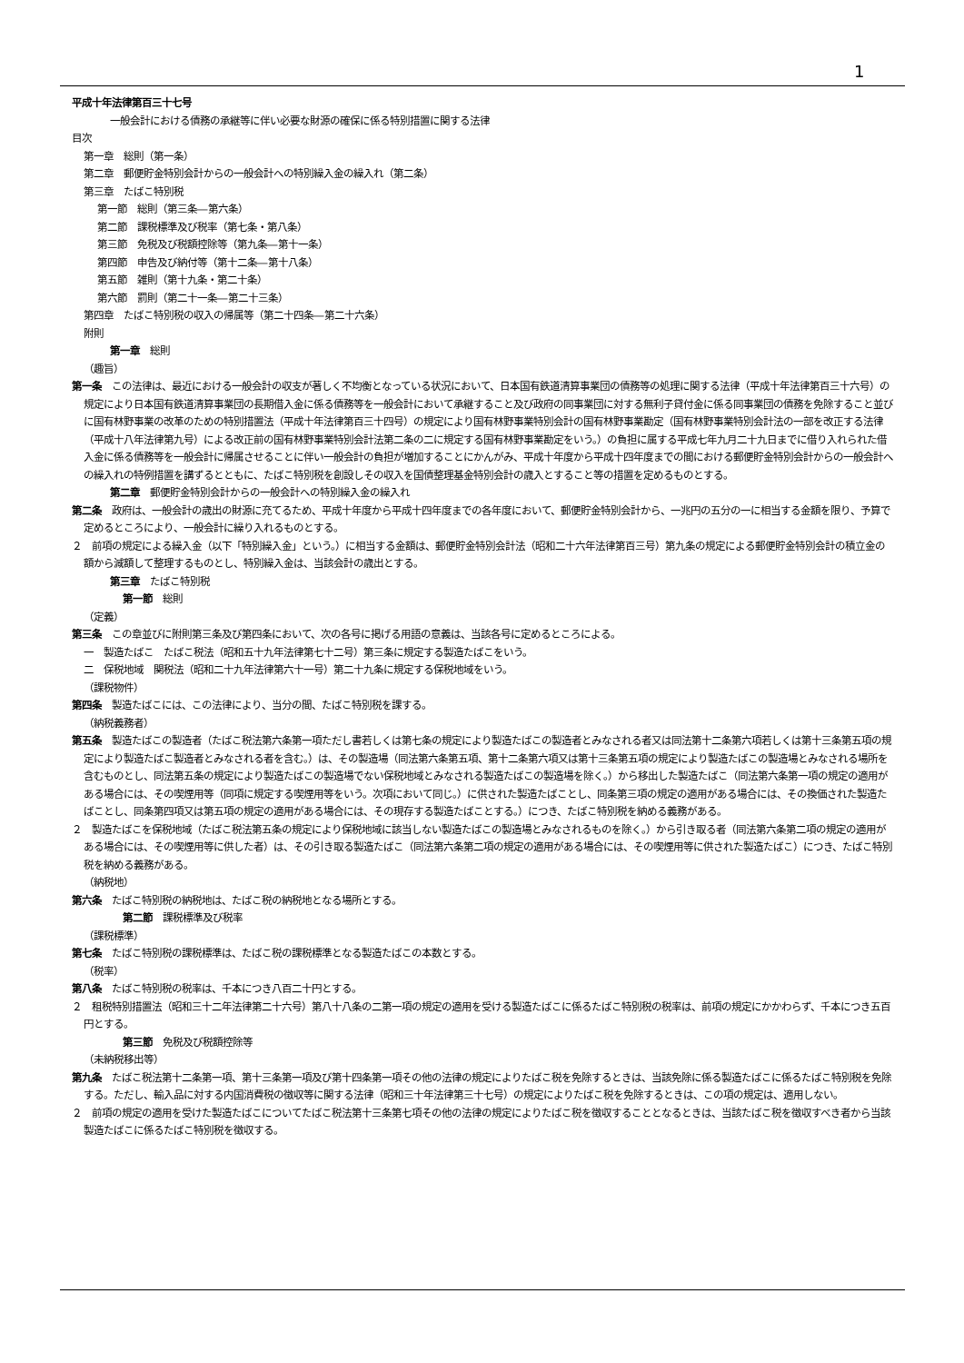1
平成十年法律第百三十七号
一般会計における債務の承継等に伴い必要な財源の確保に係る特別措置に関する法律
目次
第一章　総則（第一条）
第二章　郵便貯金特別会計からの一般会計への特別繰入金の繰入れ（第二条）
第三章　たばこ特別税
第一節　総則（第三条―第六条）
第二節　課税標準及び税率（第七条・第八条）
第三節　免税及び税額控除等（第九条―第十一条）
第四節　申告及び納付等（第十二条―第十八条）
第五節　雑則（第十九条・第二十条）
第六節　罰則（第二十一条―第二十三条）
第四章　たばこ特別税の収入の帰属等（第二十四条―第二十六条）
附則
第一章　総則
（趣旨）
第一条　この法律は、最近における一般会計の収支が著しく不均衡となっている状況において、日本国有鉄道清算事業団の債務等の処理に関する法律（平成十年法律第百三十六号）の規定により日本国有鉄道清算事業団の長期借入金に係る債務等を一般会計において承継すること及び政府の同事業団に対する無利子貸付金に係る同事業団の債務を免除すること並びに国有林野事業の改革のための特別措置法（平成十年法律第百三十四号）の規定により国有林野事業特別会計の国有林野事業勘定（国有林野事業特別会計法の一部を改正する法律（平成十八年法律第九号）による改正前の国有林野事業特別会計法第二条の二に規定する国有林野事業勘定をいう。）の負担に属する平成七年九月二十九日までに借り入れられた借入金に係る債務等を一般会計に帰属させることに伴い一般会計の負担が増加することにかんがみ、平成十年度から平成十四年度までの間における郵便貯金特別会計からの一般会計への繰入れの特例措置を講ずるとともに、たばこ特別税を創設しその収入を国債整理基金特別会計の歳入とすること等の措置を定めるものとする。
第二章　郵便貯金特別会計からの一般会計への特別繰入金の繰入れ
第二条　政府は、一般会計の歳出の財源に充てるため、平成十年度から平成十四年度までの各年度において、郵便貯金特別会計から、一兆円の五分の一に相当する金額を限り、予算で定めるところにより、一般会計に繰り入れるものとする。
２　前項の規定による繰入金（以下「特別繰入金」という。）に相当する金額は、郵便貯金特別会計法（昭和二十六年法律第百三号）第九条の規定による郵便貯金特別会計の積立金の額から減額して整理するものとし、特別繰入金は、当該会計の歳出とする。
第三章　たばこ特別税
第一節　総則
（定義）
第三条　この章並びに附則第三条及び第四条において、次の各号に掲げる用語の意義は、当該各号に定めるところによる。
一　製造たばこ　たばこ税法（昭和五十九年法律第七十二号）第三条に規定する製造たばこをいう。
二　保税地域　関税法（昭和二十九年法律第六十一号）第二十九条に規定する保税地域をいう。
（課税物件）
第四条　製造たばこには、この法律により、当分の間、たばこ特別税を課する。
（納税義務者）
第五条　製造たばこの製造者（たばこ税法第六条第一項ただし書若しくは第七条の規定により製造たばこの製造者とみなされる者又は同法第十二条第六項若しくは第十三条第五項の規定により製造たばこ製造者とみなされる者を含む。）は、その製造場（同法第六条第五項、第十二条第六項又は第十三条第五項の規定により製造たばこの製造場とみなされる場所を含むものとし、同法第五条の規定により製造たばこの製造場でない保税地域とみなされる製造たばこの製造場を除く。）から移出した製造たばこ（同法第六条第一項の規定の適用がある場合には、その喫煙用等（同項に規定する喫煙用等をいう。次項において同じ。）に供された製造たばことし、同条第三項の規定の適用がある場合には、その換価された製造たばことし、同条第四項又は第五項の規定の適用がある場合には、その現存する製造たばことする。）につき、たばこ特別税を納める義務がある。
２　製造たばこを保税地域（たばこ税法第五条の規定により保税地域に該当しない製造たばこの製造場とみなされるものを除く。）から引き取る者（同法第六条第二項の規定の適用がある場合には、その喫煙用等に供した者）は、その引き取る製造たばこ（同法第六条第二項の規定の適用がある場合には、その喫煙用等に供された製造たばこ）につき、たばこ特別税を納める義務がある。
（納税地）
第六条　たばこ特別税の納税地は、たばこ税の納税地となる場所とする。
第二節　課税標準及び税率
（課税標準）
第七条　たばこ特別税の課税標準は、たばこ税の課税標準となる製造たばこの本数とする。
（税率）
第八条　たばこ特別税の税率は、千本につき八百二十円とする。
２　租税特別措置法（昭和三十二年法律第二十六号）第八十八条の二第一項の規定の適用を受ける製造たばこに係るたばこ特別税の税率は、前項の規定にかかわらず、千本につき五百円とする。
第三節　免税及び税額控除等
（未納税移出等）
第九条　たばこ税法第十二条第一項、第十三条第一項及び第十四条第一項その他の法律の規定によりたばこ税を免除するときは、当該免除に係る製造たばこに係るたばこ特別税を免除する。ただし、輸入品に対する内国消費税の徴収等に関する法律（昭和三十年法律第三十七号）の規定によりたばこ税を免除するときは、この項の規定は、適用しない。
２　前項の規定の適用を受けた製造たばこについてたばこ税法第十三条第七項その他の法律の規定によりたばこ税を徴収することとなるときは、当該たばこ税を徴収すべき者から当該製造たばこに係るたばこ特別税を徴収する。